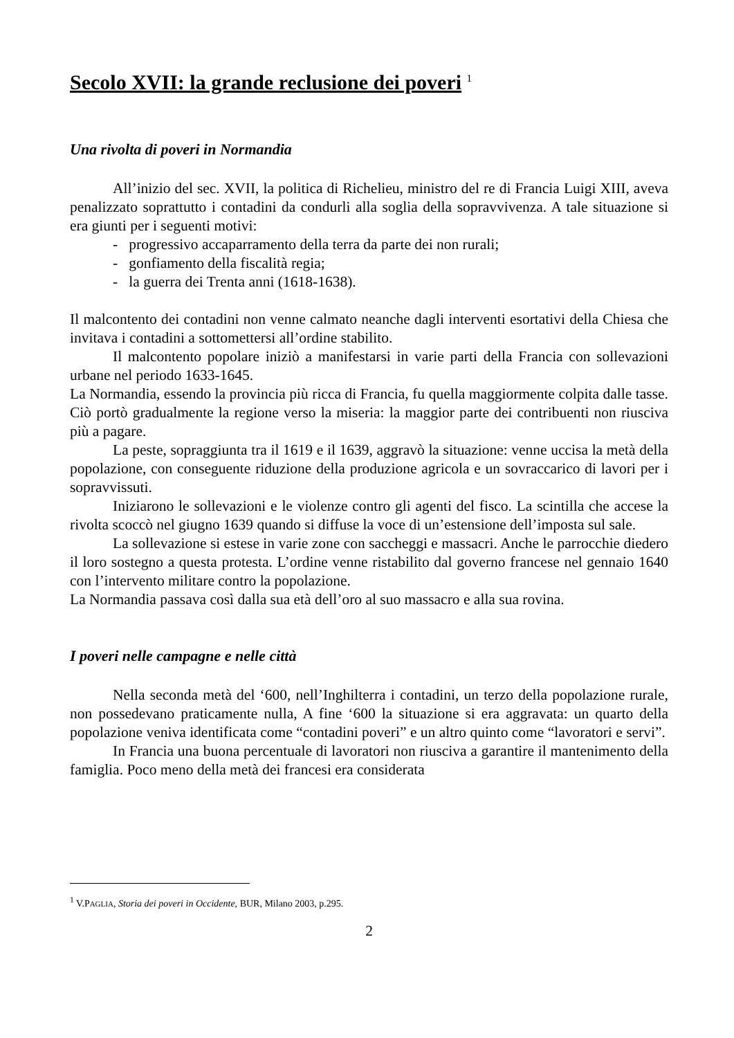Secolo XVII: la grande reclusione dei poveri <sup>1</sup>
Una rivolta di poveri in Normandia
All’inizio del sec. XVII, la politica di Richelieu, ministro del re di Francia Luigi XIII, aveva penalizzato soprattutto i contadini da condurli alla soglia della sopravvivenza. A tale situazione si era giunti per i seguenti motivi:
- progressivo accaparramento della terra da parte dei non rurali;
- gonfiamento della fiscalità regia;
- la guerra dei Trenta anni (1618-1638).
Il malcontento dei contadini non venne calmato neanche dagli interventi esortativi della Chiesa che invitava i contadini a sottomettersi all’ordine stabilito.
Il malcontento popolare iniziò a manifestarsi in varie parti della Francia con sollevazioni urbane nel periodo 1633-1645.
La Normandia, essendo la provincia più ricca di Francia, fu quella maggiormente colpita dalle tasse. Ciò portò gradualmente la regione verso la miseria: la maggior parte dei contribuenti non riusciva più a pagare.
La peste, sopraggiunta tra il 1619 e il 1639, aggravò la situazione: venne uccisa la metà della popolazione, con conseguente riduzione della produzione agricola e un sovraccarico di lavori per i sopravvissuti.
Iniziarono le sollevazioni e le violenze contro gli agenti del fisco. La scintilla che accese la rivolta scoccò nel giugno 1639 quando si diffuse la voce di un’estensione dell’imposta sul sale.
La sollevazione si estese in varie zone con saccheggi e massacri. Anche le parrocchie diedero il loro sostegno a questa protesta. L’ordine venne ristabilito dal governo francese nel gennaio 1640 con l’intervento militare contro la popolazione.
La Normandia passava così dalla sua età dell’oro al suo massacro e alla sua rovina.
I poveri nelle campagne e nelle città
Nella seconda metà del ‘600, nell’Inghilterra i contadini, un terzo della popolazione rurale, non possedevano praticamente nulla, A fine ‘600 la situazione si era aggravata: un quarto della popolazione veniva identificata come “contadini poveri” e un altro quinto come “lavoratori e servi”.
In Francia una buona percentuale di lavoratori non riusciva a garantire il mantenimento della famiglia. Poco meno della metà dei francesi era considerata
<sup>1</sup> V.PAGLIA, Storia dei poveri in Occidente, BUR, Milano 2003, p.295.
2